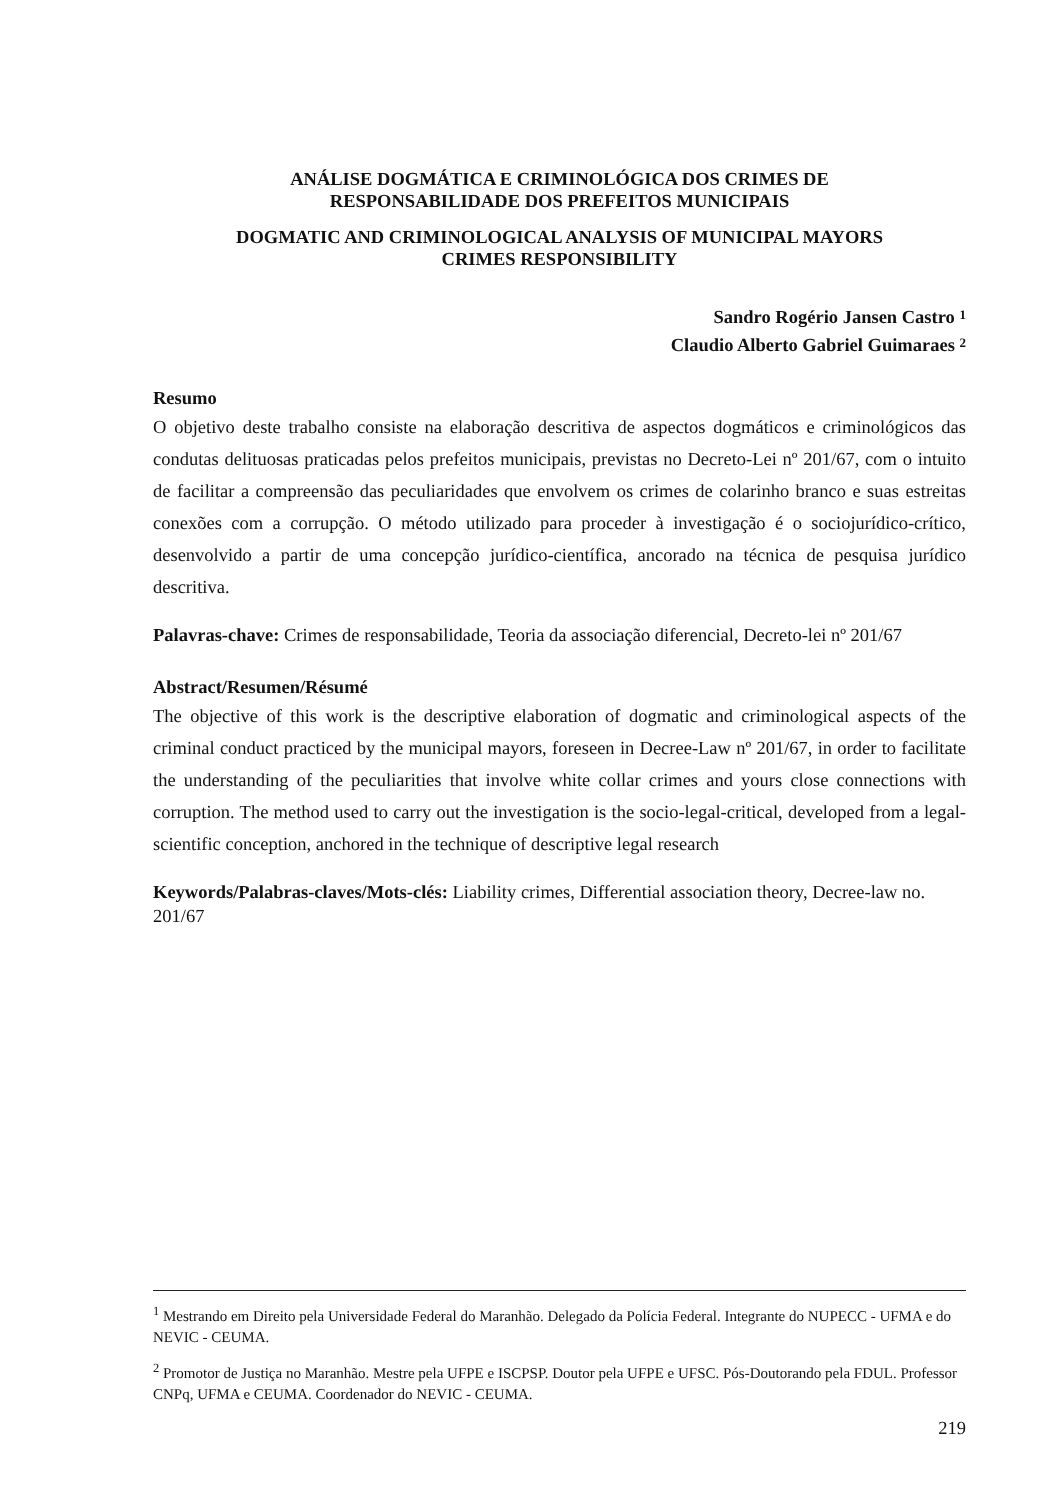ANÁLISE DOGMÁTICA E CRIMINOLÓGICA DOS CRIMES DE
RESPONSABILIDADE DOS PREFEITOS MUNICIPAIS
DOGMATIC AND CRIMINOLOGICAL ANALYSIS OF MUNICIPAL MAYORS
CRIMES RESPONSIBILITY
Sandro Rogério Jansen Castro <sup>1</sup>
Claudio Alberto Gabriel Guimaraes <sup>2</sup>
Resumo
O objetivo deste trabalho consiste na elaboração descritiva de aspectos dogmáticos e criminológicos das condutas delituosas praticadas pelos prefeitos municipais, previstas no Decreto-Lei nº 201/67, com o intuito de facilitar a compreensão das peculiaridades que envolvem os crimes de colarinho branco e suas estreitas conexões com a corrupção. O método utilizado para proceder à investigação é o sociojurídico-crítico, desenvolvido a partir de uma concepção jurídico-científica, ancorado na técnica de pesquisa jurídico descritiva.
Palavras-chave: Crimes de responsabilidade, Teoria da associação diferencial, Decreto-lei nº 201/67
Abstract/Resumen/Résumé
The objective of this work is the descriptive elaboration of dogmatic and criminological aspects of the criminal conduct practiced by the municipal mayors, foreseen in Decree-Law nº 201/67, in order to facilitate the understanding of the peculiarities that involve white collar crimes and yours close connections with corruption. The method used to carry out the investigation is the socio-legal-critical, developed from a legal-scientific conception, anchored in the technique of descriptive legal research
Keywords/Palabras-claves/Mots-clés: Liability crimes, Differential association theory, Decree-law no. 201/67
<sup>1</sup> Mestrando em Direito pela Universidade Federal do Maranhão. Delegado da Polícia Federal. Integrante do NUPECC - UFMA e do NEVIC - CEUMA.
<sup>2</sup> Promotor de Justiça no Maranhão. Mestre pela UFPE e ISCPSP. Doutor pela UFPE e UFSC. Pós-Doutorando pela FDUL. Professor CNPq, UFMA e CEUMA. Coordenador do NEVIC - CEUMA.
219